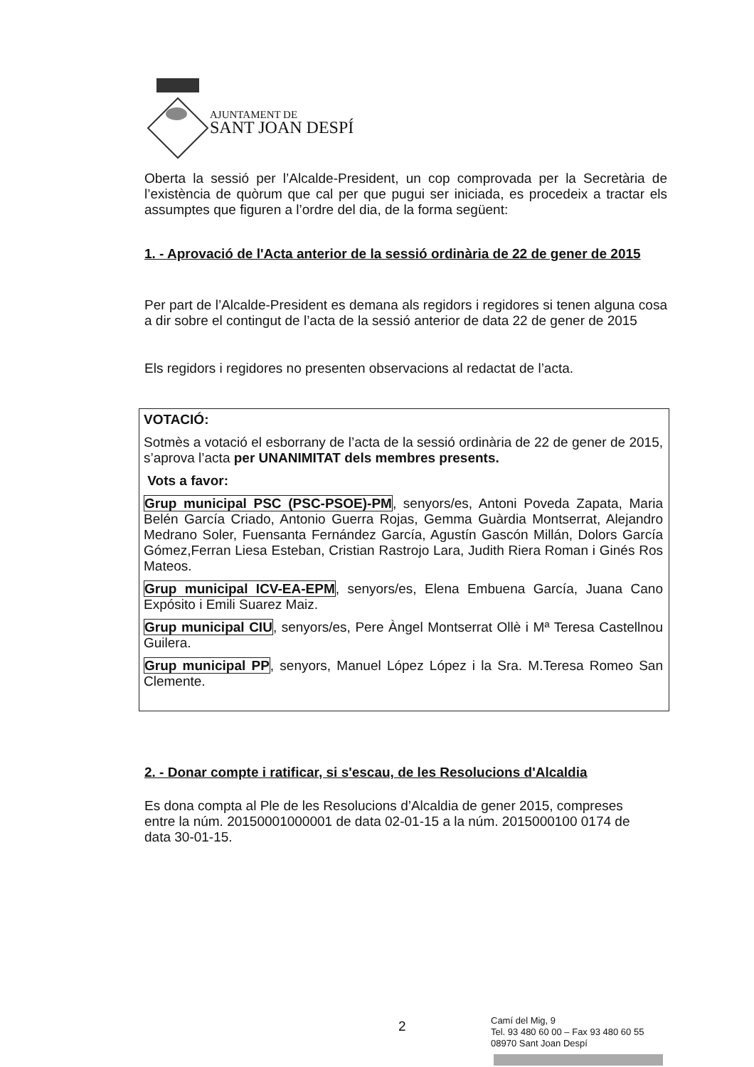AJUNTAMENT DE
SANT JOAN DESPÍ
Oberta la sessió per l’Alcalde-President, un cop comprovada per la Secretària de l’existència de quòrum que cal per que pugui ser iniciada, es procedeix a tractar els assumptes que figuren a l’ordre del dia, de la forma següent:
1. - Aprovació de l'Acta anterior de la sessió ordinària de 22 de gener de 2015
Per part de l’Alcalde-President es demana als regidors i regidores si tenen alguna cosa a dir sobre el contingut de l’acta de la sessió anterior de data 22 de gener de 2015
Els regidors i regidores no presenten observacions al redactat de l’acta.
VOTACIÓ:
Sotmès a votació el esborrany de l’acta de la sessió ordinària de 22 de gener de 2015, s’aprova l’acta per UNANIMITAT dels membres presents.
Vots a favor:
Grup municipal PSC (PSC-PSOE)-PM, senyors/es, Antoni Poveda Zapata, Maria Belén García Criado, Antonio Guerra Rojas, Gemma Guàrdia Montserrat, Alejandro Medrano Soler, Fuensanta Fernández García, Agustín Gascón Millán, Dolors García Gómez,Ferran Liesa Esteban, Cristian Rastrojo Lara, Judith Riera Roman i Ginés Ros Mateos.
Grup municipal ICV-EA-EPM, senyors/es, Elena Embuena García, Juana Cano Expósito i Emili Suarez Maiz.
Grup municipal CIU, senyors/es, Pere Àngel Montserrat Ollè i Mª Teresa Castellnou Guilera.
Grup municipal PP, senyors, Manuel López López i la Sra. M.Teresa Romeo San Clemente.
2. - Donar compte i ratificar, si s'escau, de les Resolucions d'Alcaldia
Es dona compta al Ple de les Resolucions d’Alcaldia de gener 2015, compreses entre la núm. 20150001000001 de data 02-01-15 a la núm. 2015000100 0174 de data 30-01-15.
2
Camí del Mig, 9
Tel. 93 480 60 00 – Fax 93 480 60 55
08970 Sant Joan Despí